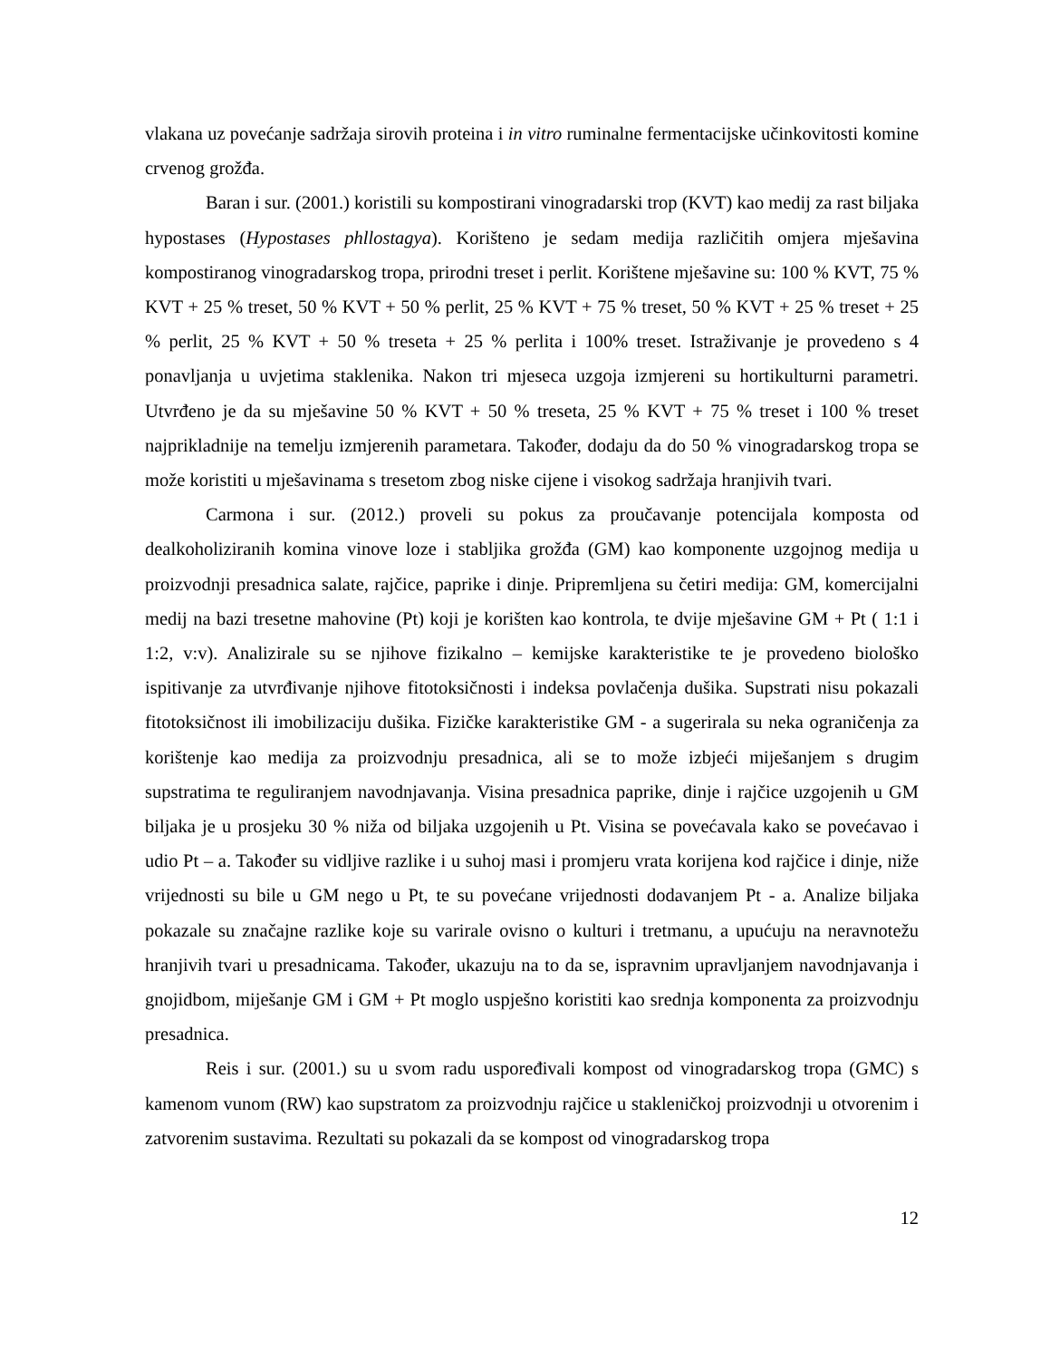vlakana uz povećanje sadržaja sirovih proteina i in vitro ruminalne fermentacijske učinkovitosti komine crvenog grožđa.
Baran i sur. (2001.) koristili su kompostirani vinogradarski trop (KVT) kao medij za rast biljaka hypostases (Hypostases phllostagya). Korišteno je sedam medija različitih omjera mješavina kompostiranog vinogradarskog tropa, prirodni treset i perlit. Korištene mješavine su: 100 % KVT, 75 % KVT + 25 % treset, 50 % KVT + 50 % perlit, 25 % KVT + 75 % treset, 50 % KVT + 25 % treset + 25 % perlit, 25 % KVT + 50 % treseta + 25 % perlita i 100% treset. Istraživanje je provedeno s 4 ponavljanja u uvjetima staklenika. Nakon tri mjeseca uzgoja izmjereni su hortikulturni parametri. Utvrđeno je da su mješavine 50 % KVT + 50 % treseta, 25 % KVT + 75 % treset i 100 % treset najprikladnije na temelju izmjerenih parametara. Također, dodaju da do 50 % vinogradarskog tropa se može koristiti u mješavinama s tresetom zbog niske cijene i visokog sadržaja hranjivih tvari.
Carmona i sur. (2012.) proveli su pokus za proučavanje potencijala komposta od dealkoholiziranih komina vinove loze i stabljika grožđa (GM) kao komponente uzgojnog medija u proizvodnji presadnica salate, rajčice, paprike i dinje. Pripremljena su četiri medija: GM, komercijalni medij na bazi tresetne mahovine (Pt) koji je korišten kao kontrola, te dvije mješavine GM + Pt ( 1:1 i 1:2, v:v). Analizirale su se njihove fizikalno – kemijske karakteristike te je provedeno biološko ispitivanje za utvrđivanje njihove fitotoksičnosti i indeksa povlačenja dušika. Supstrati nisu pokazali fitotoksičnost ili imobilizaciju dušika. Fizičke karakteristike GM - a sugerirala su neka ograničenja za korištenje kao medija za proizvodnju presadnica, ali se to može izbjeći miješanjem s drugim supstratima te reguliranjem navodnjavanja. Visina presadnica paprike, dinje i rajčice uzgojenih u GM biljaka je u prosjeku 30 % niža od biljaka uzgojenih u Pt. Visina se povećavala kako se povećavao i udio Pt – a. Također su vidljive razlike i u suhoj masi i promjeru vrata korijena kod rajčice i dinje, niže vrijednosti su bile u GM nego u Pt, te su povećane vrijednosti dodavanjem Pt - a. Analize biljaka pokazale su značajne razlike koje su varirale ovisno o kulturi i tretmanu, a upućuju na neravnotežu hranjivih tvari u presadnicama. Također, ukazuju na to da se, ispravnim upravljanjem navodnjavanja i gnojidbom, miješanje GM i GM + Pt moglo uspješno koristiti kao srednja komponenta za proizvodnju presadnica.
Reis i sur. (2001.) su u svom radu uspoređivali kompost od vinogradarskog tropa (GMC) s kamenom vunom (RW) kao supstratom za proizvodnju rajčice u stakleničkoj proizvodnji u otvorenim i zatvorenim sustavima. Rezultati su pokazali da se kompost od vinogradarskog tropa
12